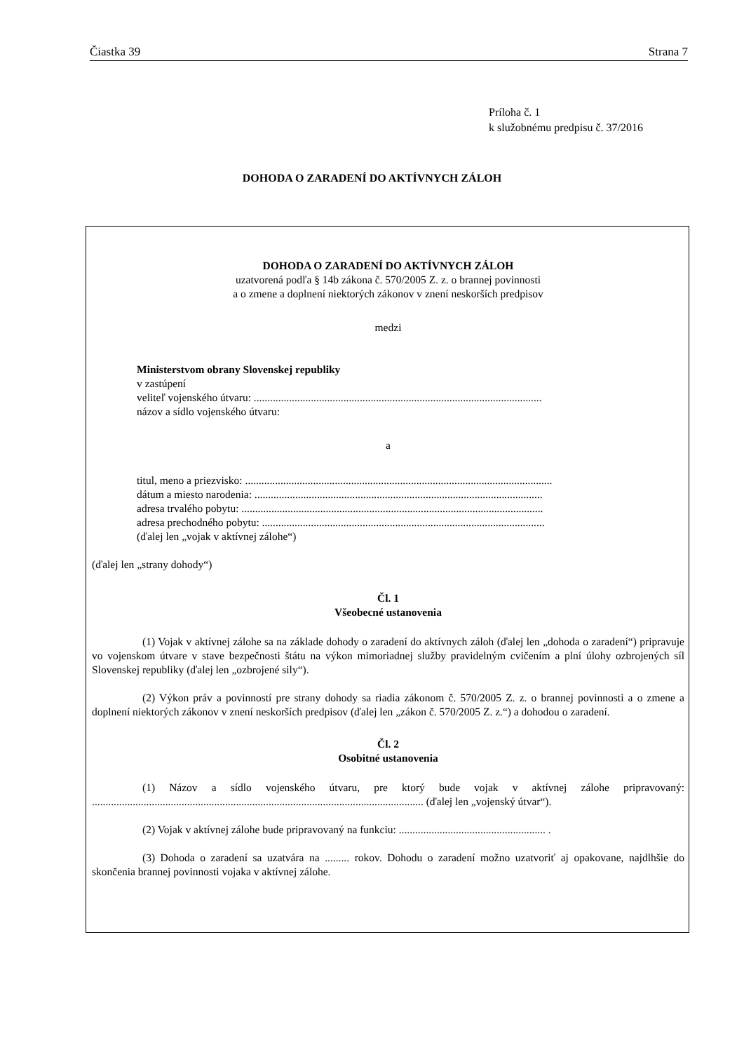Čiastka 39 Strana 7
Príloha č. 1
k služobnému predpisu č. 37/2016
DOHODA O ZARADENÍ DO AKTÍVNYCH ZÁLOH
DOHODA O ZARADENÍ DO AKTÍVNYCH ZÁLOH
uzatvorená podľa § 14b zákona č. 570/2005 Z. z. o brannej povinnosti
a o zmene a doplnení niektorých zákonov v znení neskorších predpisov
medzi
Ministerstvom obrany Slovenskej republiky
v zastúpení
veliteľ vojenského útvaru: ..........................................................................................................
názov a sídlo vojenského útvaru:
a
titul, meno a priezvisko: .................................................................................................................
dátum a miesto narodenia: ..........................................................................................................
adresa trvalého pobytu: ...............................................................................................................
adresa prechodného pobytu: ........................................................................................................
(ďalej len „vojak v aktívnej zálohe“)
(ďalej len „strany dohody“)
Čl. 1
Všeobecné ustanovenia
(1) Vojak v aktívnej zálohe sa na základe dohody o zaradení do aktívnych záloh (ďalej len „dohoda o zaradení“) pripravuje vo vojenskom útvare v stave bezpečnosti štátu na výkon mimoriadnej služby pravidelným cvičením a plní úlohy ozbrojených síl Slovenskej republiky (ďalej len „ozbrojené sily“).
(2) Výkon práv a povinností pre strany dohody sa riadia zákonom č. 570/2005 Z. z. o brannej povinnosti a o zmene a doplnení niektorých zákonov v znení neskorších predpisov (ďalej len „zákon č. 570/2005 Z. z.“) a dohodou o zaradení.
Čl. 2
Osobitné ustanovenia
(1) Názov a sídlo vojenského útvaru, pre ktorý bude vojak v aktívnej zálohe pripravovaný: .......................................................................................................................... (ďalej len „vojenský útvar“).
(2) Vojak v aktívnej zálohe bude pripravovaný na funkciu: ...................................................... .
(3) Dohoda o zaradení sa uzatvára na ......... rokov. Dohodu o zaradení možno uzatvoriť aj opakovane, najdlhšie do skončenia brannej povinnosti vojaka v aktívnej zálohe.